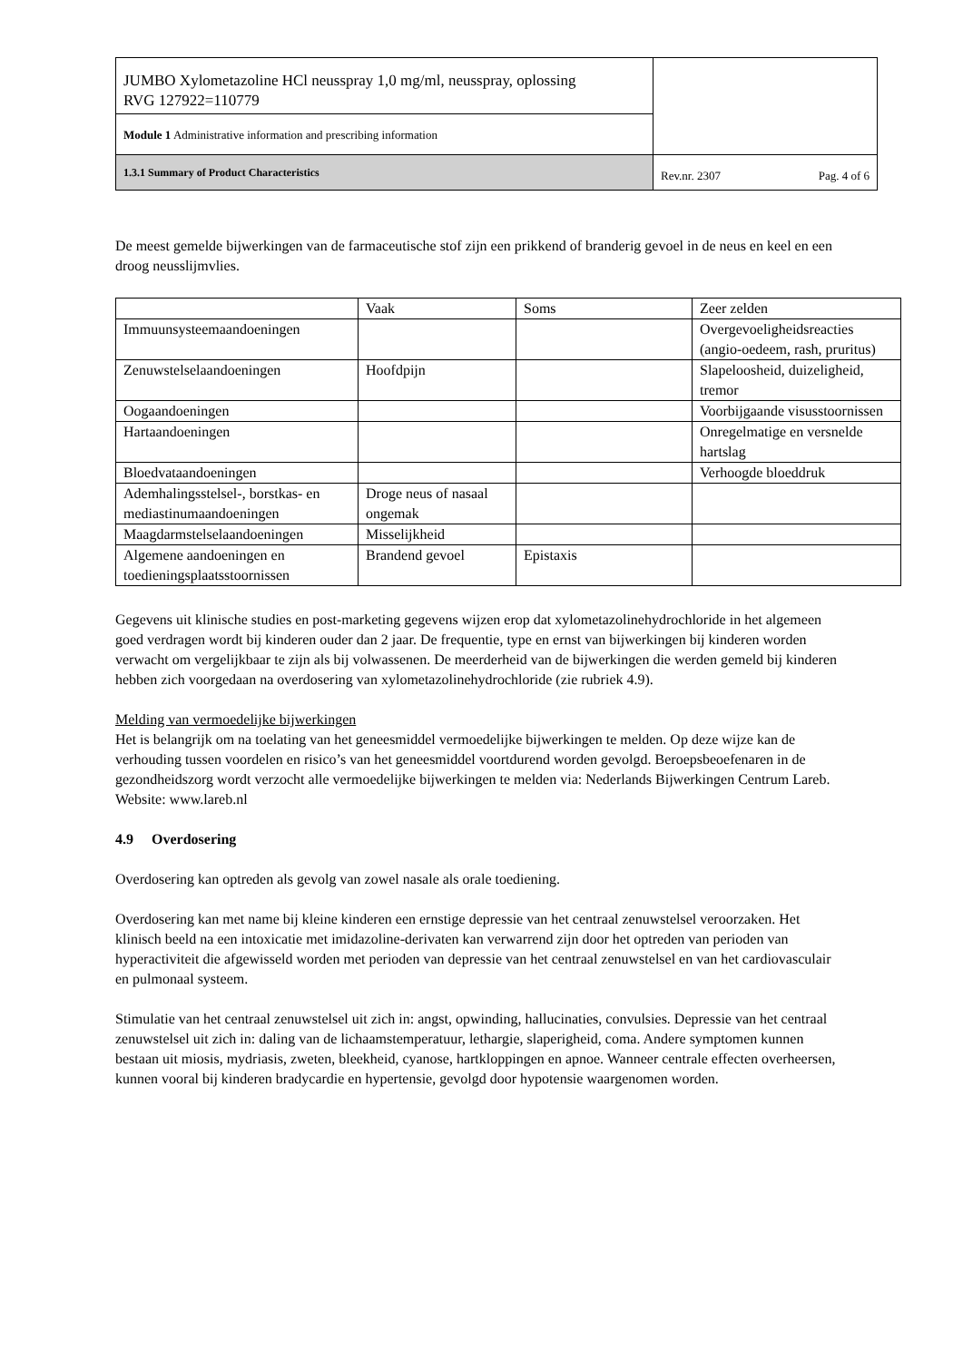| JUMBO Xylometazoline HCl neusspray 1,0 mg/ml, neusspray, oplossing RVG 127922=110779 | |
| Module 1 Administrative information and prescribing information | |
| 1.3.1 Summary of Product Characteristics | Rev.nr. 2307 Pag. 4 of 6 |
De meest gemelde bijwerkingen van de farmaceutische stof zijn een prikkend of branderig gevoel in de neus en keel en een droog neusslijmvlies.
| | Vaak | Soms | Zeer zelden |
| Immuunsysteemaandoeningen | | | Overgevoeligheidsreacties (angio-oedeem, rash, pruritus) |
| Zenuwstelselaandoeningen | Hoofdpijn | | Slapeloosheid, duizeligheid, tremor |
| Oogaandoeningen | | | Voorbijgaande visusstoornissen |
| Hartaandoeningen | | | Onregelmatige en versnelde hartslag |
| Bloedvataandoeningen | | | Verhoogde bloeddruk |
| Ademhalingsstelsel-, borstkas- en mediastinumaandoeningen | Droge neus of nasaal ongemak | | |
| Maagdarmstelselaandoeningen | Misselijkheid | | |
| Algemene aandoeningen en toedieningsplaatsstoornissen | Brandend gevoel | Epistaxis | |
Gegevens uit klinische studies en post-marketing gegevens wijzen erop dat xylometazolinehydrochloride in het algemeen goed verdragen wordt bij kinderen ouder dan 2 jaar. De frequentie, type en ernst van bijwerkingen bij kinderen worden verwacht om vergelijkbaar te zijn als bij volwassenen. De meerderheid van de bijwerkingen die werden gemeld bij kinderen hebben zich voorgedaan na overdosering van xylometazolinehydrochloride (zie rubriek 4.9).
Melding van vermoedelijke bijwerkingen
Het is belangrijk om na toelating van het geneesmiddel vermoedelijke bijwerkingen te melden. Op deze wijze kan de verhouding tussen voordelen en risico’s van het geneesmiddel voortdurend worden gevolgd. Beroepsbeoefenaren in de gezondheidszorg wordt verzocht alle vermoedelijke bijwerkingen te melden via: Nederlands Bijwerkingen Centrum Lareb. Website: www.lareb.nl
4.9 Overdosering
Overdosering kan optreden als gevolg van zowel nasale als orale toediening.
Overdosering kan met name bij kleine kinderen een ernstige depressie van het centraal zenuwstelsel veroorzaken. Het klinisch beeld na een intoxicatie met imidazoline-derivaten kan verwarrend zijn door het optreden van perioden van hyperactiviteit die afgewisseld worden met perioden van depressie van het centraal zenuwstelsel en van het cardiovasculair en pulmonaal systeem.
Stimulatie van het centraal zenuwstelsel uit zich in: angst, opwinding, hallucinaties, convulsies. Depressie van het centraal zenuwstelsel uit zich in: daling van de lichaamstemperatuur, lethargie, slaperigheid, coma. Andere symptomen kunnen bestaan uit miosis, mydriasis, zweten, bleekheid, cyanose, hartkloppingen en apnoe. Wanneer centrale effecten overheersen, kunnen vooral bij kinderen bradycardie en hypertensie, gevolgd door hypotensie waargenomen worden.